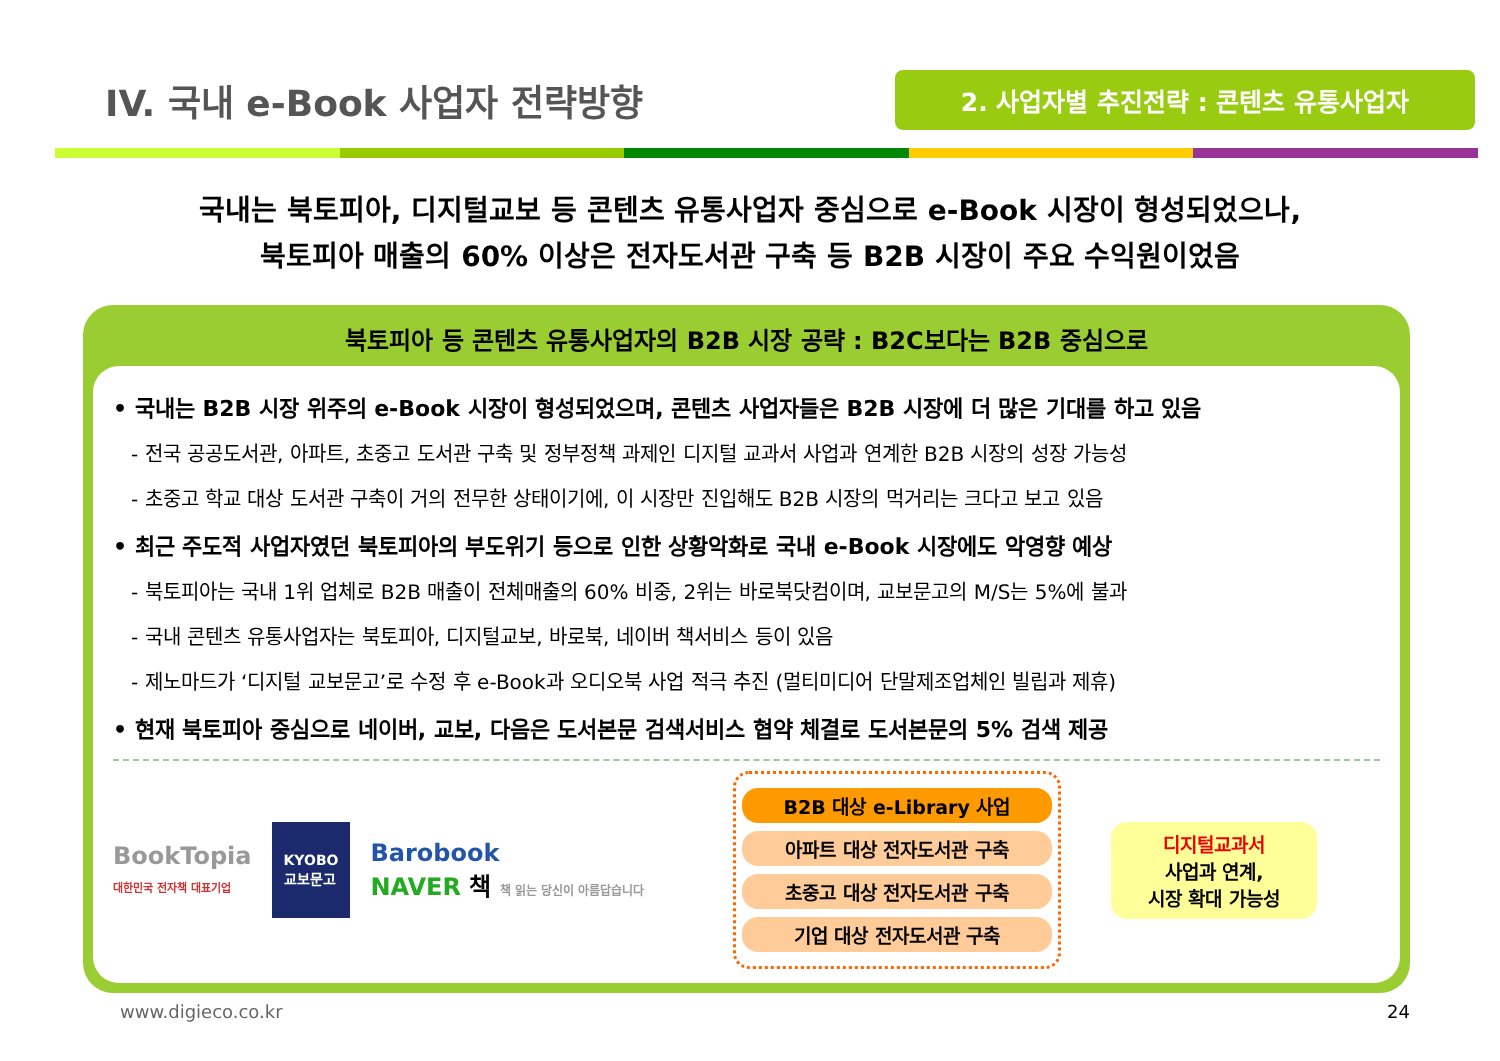IV. 국내 e-Book 사업자 전략방향
2. 사업자별 추진전략 : 콘텐츠 유통사업자
국내는 북토피아, 디지털교보 등 콘텐츠 유통사업자 중심으로 e-Book 시장이 형성되었으나,
북토피아 매출의 60% 이상은 전자도서관 구축 등 B2B 시장이 주요 수익원이었음
북토피아 등 콘텐츠 유통사업자의 B2B 시장 공략 : B2C보다는 B2B 중심으로
• 국내는 B2B 시장 위주의 e-Book 시장이 형성되었으며, 콘텐츠 사업자들은 B2B 시장에 더 많은 기대를 하고 있음
- 전국 공공도서관, 아파트, 초중고 도서관 구축 및 정부정책 과제인 디지털 교과서 사업과 연계한 B2B 시장의 성장 가능성
- 초중고 학교 대상 도서관 구축이 거의 전무한 상태이기에, 이 시장만 진입해도 B2B 시장의 먹거리는 크다고 보고 있음
• 최근 주도적 사업자였던 북토피아의 부도위기 등으로 인한 상황악화로 국내 e-Book 시장에도 악영향 예상
- 북토피아는 국내 1위 업체로 B2B 매출이 전체매출의 60% 비중, 2위는 바로북닷컴이며, 교보문고의 M/S는 5%에 불과
- 국내 콘텐츠 유통사업자는 북토피아, 디지털교보, 바로북, 네이버 책서비스 등이 있음
- 제노마드가 ‘디지털 교보문고’로 수정 후 e-Book과 오디오북 사업 적극 추진 (멀티미디어 단말제조업체인 빌립과 제휴)
• 현재 북토피아 중심으로 네이버, 교보, 다음은 도서본문 검색서비스 협약 체결로 도서본문의 5% 검색 제공
BookTopia
대한민국 전자책 대표기업
KYOBO
교보문고
Barobook
NAVER 책 책 읽는 당신이 아름답습니다
B2B 대상 e-Library 사업
아파트 대상 전자도서관 구축
초중고 대상 전자도서관 구축
기업 대상 전자도서관 구축
디지털교과서
사업과 연계,
시장 확대 가능성
www.digieco.co.kr 24